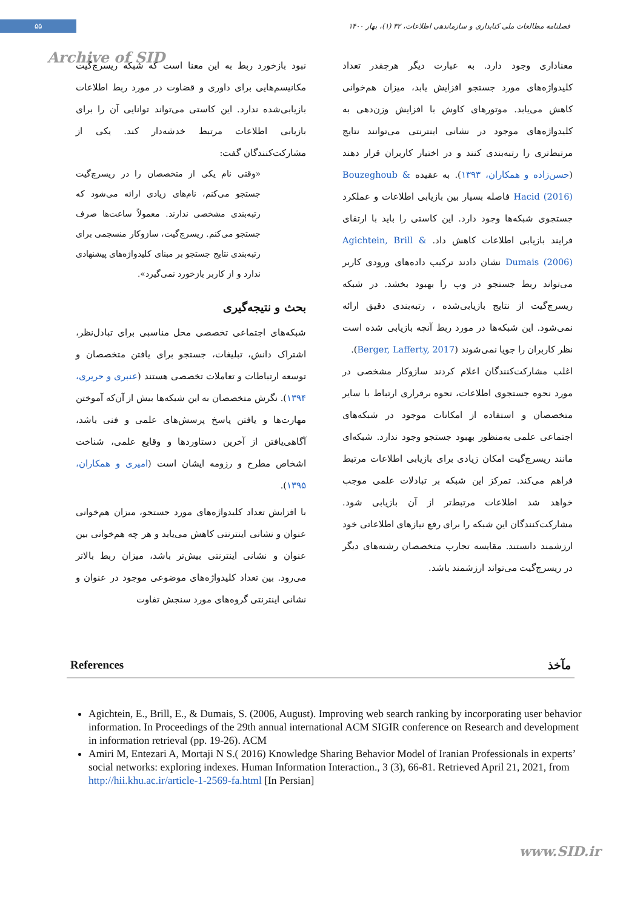۵۵
فصلنامه مطالعات ملی کتابداری و سازماندهی اطلاعات، ۳۲ (۱)، بهار ۱۴۰۰
Archive of SID
نبود بازخورد ربط به این معنا است که شبکه ریسرچ‌گیت مکانیسم‌هایی برای داوری و قضاوت در مورد ربط اطلاعات بازیابی‌شده ندارد. این کاستی می‌تواند توانایی آن را برای بازیابی اطلاعات مرتبط خدشه‌دار کند. یکی از مشارکت‌کنندگان گفت:
«وقتی نام یکی از متخصصان را در ریسرچ‌گیت جستجو می‌کنم، نام‌های زیادی ارائه می‌شود که رتبه‌بندی مشخصی ندارند. معمولاً ساعت‌ها صرف جستجو می‌کنم. ریسرچ‌گیت، سازوکار منسجمی برای رتبه‌بندی نتایج جستجو بر مبنای کلیدواژه‌های پیشنهادی ندارد و از کاربر بازخورد نمی‌گیرد».
بحث و نتیجه‌گیری
شبکه‌های اجتماعی تخصصی محل مناسبی برای تبادل‌نظر، اشتراک دانش، تبلیغات، جستجو برای یافتن متخصصان و توسعه ارتباطات و تعاملات تخصصی هستند (عنبری و حریری، ۱۳۹۴). نگرش متخصصان به این شبکه‌ها بیش از آن‌که آموختن مهارت‌ها و یافتن پاسخ پرسش‌های علمی و فنی باشد، آگاهی‌یافتن از آخرین دستاوردها و وقایع علمی، شناخت اشخاص مطرح و رزومه ایشان است (امیری و همکاران، ۱۳۹۵).
با افزایش تعداد کلیدواژه‌های مورد جستجو، میزان هم‌خوانی عنوان و نشانی اینترنتی کاهش می‌یابد و هر چه هم‌خوانی بین عنوان و نشانی اینترنتی بیش‌تر باشد، میزان ربط بالاتر می‌رود. بین تعداد کلیدواژه‌های موضوعی موجود در عنوان و نشانی اینترنتی گروه‌های مورد سنجش تفاوت
معناداری وجود دارد. به عبارت دیگر هرچقدر تعداد کلیدواژه‌های مورد جستجو افزایش یابد، میزان هم‌خوانی کاهش می‌یابد. موتورهای کاوش با افزایش وزن‌دهی به کلیدواژه‌های موجود در نشانی اینترنتی می‌توانند نتایج مرتبط‌تری را رتبه‌بندی کنند و در اختیار کاربران قرار دهند (حسن‌زاده و همکاران، ۱۳۹۳). به عقیده Bouzeghoub & Hacid (2016) فاصله بسیار بین بازیابی اطلاعات و عملکرد جستجوی شبکه‌ها وجود دارد. این کاستی را باید با ارتقای فرایند بازیابی اطلاعات کاهش داد. Agichtein, Brill & Dumais (2006) نشان دادند ترکیب داده‌های ورودی کاربر می‌تواند ربط جستجو در وب را بهبود بخشد. در شبکه ریسرچ‌گیت از نتایج بازیابی‌شده ، رتبه‌بندی دقیق ارائه نمی‌شود. این شبکه‌ها در مورد ربط آنچه بازیابی شده است نظر کاربران را جویا نمی‌شوند (Berger, Lafferty, 2017).
اغلب مشارکت‌کنندگان اعلام کردند سازوکار مشخصی در مورد نحوه جستجوی اطلاعات، نحوه برقراری ارتباط با سایر متخصصان و استفاده از امکانات موجود در شبکه‌های اجتماعی علمی به‌منظور بهبود جستجو وجود ندارد. شبکه‌ای مانند ریسرچ‌گیت امکان زیادی برای بازیابی اطلاعات مرتبط فراهم می‌کند. تمرکز این شبکه بر تبادلات علمی موجب خواهد شد اطلاعات مرتبط‌تر از آن بازیابی شود. مشارکت‌کنندگان این شبکه را برای رفع نیازهای اطلاعاتی خود ارزشمند دانستند. مقایسه تجارب متخصصان رشته‌های دیگر در ریسرچ‌گیت می‌تواند ارزشمند باشد.
References مآخذ
Agichtein, E., Brill, E., & Dumais, S. (2006, August). Improving web search ranking by incorporating user behavior information. In Proceedings of the 29th annual international ACM SIGIR conference on Research and development in information retrieval (pp. 19-26). ACM
Amiri M, Entezari A, Mortaji N S.( 2016) Knowledge Sharing Behavior Model of Iranian Professionals in experts’ social networks: exploring indexes. Human Information Interaction., 3 (3), 66-81. Retrieved April 21, 2021, from http://hii.khu.ac.ir/article-1-2569-fa.html [In Persian]
www.SID.ir